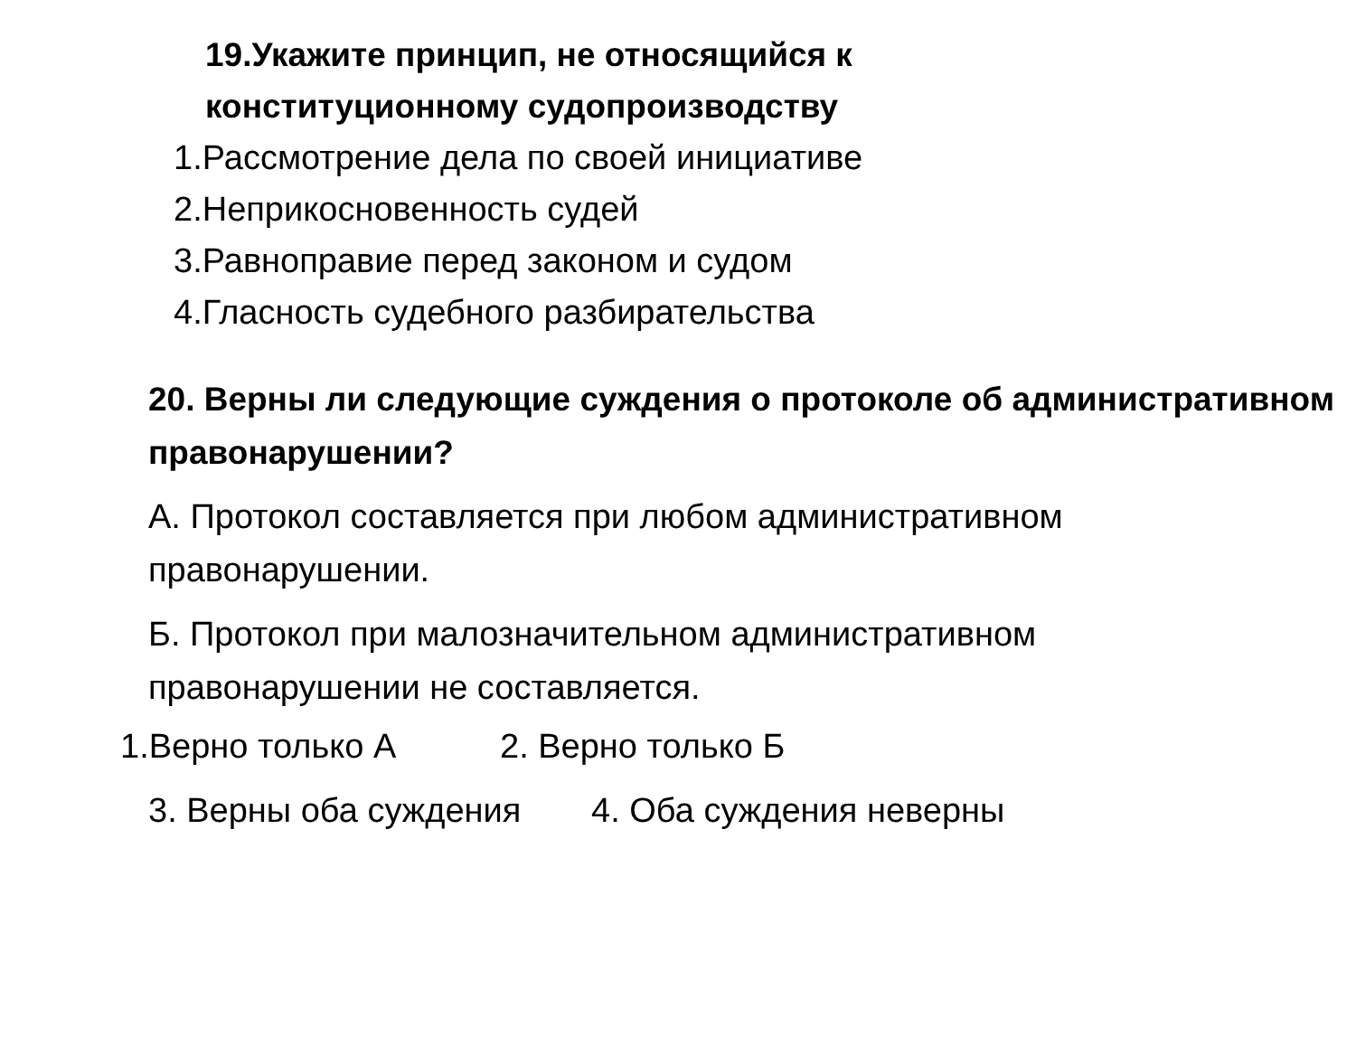19.Укажите принцип, не относящийся к
конституционному судопроизводству
1.Рассмотрение дела по своей инициативе
2.Неприкосновенность судей
3.Равноправие перед законом и судом
4.Гласность судебного разбирательства
20. Верны ли следующие суждения о протоколе об административном правонарушении?
А. Протокол составляется при любом административном правонарушении.
Б. Протокол при малозначительном административном правонарушении не составляется.
1.Верно только А 2. Верно только Б
3. Верны оба суждения 4. Оба суждения неверны